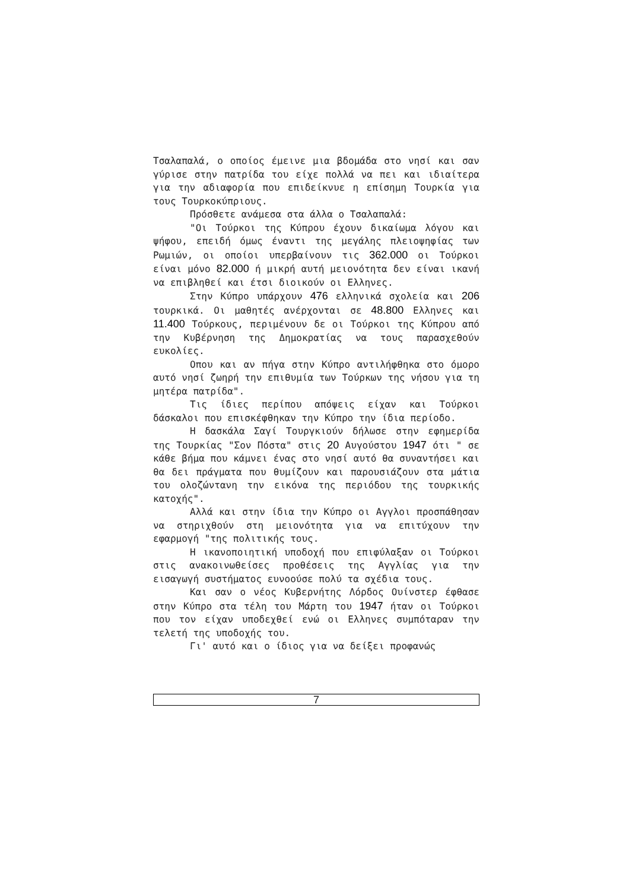Τσαλαπαλά, ο οποίος έμεινε μια βδομάδα στο νησί και σαν γύρισε στην πατρίδα του είχε πολλά να πει και ιδιαίτερα για την αδιαφορία που επιδείκνυε η επίσημη Τουρκία για τους Τουρκοκύπριους.
Πρόσθετε ανάμεσα στα άλλα ο Τσαλαπαλά:
"Οι Τούρκοι της Κύπρου έχουν δικαίωμα λόγου και ψήφου, επειδή όμως έναντι της μεγάλης πλειοψηφίας των Ρωμιών, οι οποίοι υπερβαίνουν τις 362.000 οι Τούρκοι είναι μόνο 82.000 ή μικρή αυτή μειονότητα δεν είναι ικανή να επιβληθεί και έτσι διοικούν οι Ελληνες.
Στην Κύπρο υπάρχουν 476 ελληνικά σχολεία και 206 τουρκικά. Οι μαθητές ανέρχονται σε 48.800 Ελληνες και 11.400 Τούρκους, περιμένουν δε οι Τούρκοι της Κύπρου από την Κυβέρνηση της Δημοκρατίας να τους παρασχεθούν ευκολίες.
Οπου και αν πήγα στην Κύπρο αντιλήφθηκα στο όμορο αυτό νησί ζωηρή την επιθυμία των Τούρκων της νήσου για τη μητέρα πατρίδα".
Τις ίδιες περίπου απόψεις είχαν και Τούρκοι δάσκαλοι που επισκέφθηκαν την Κύπρο την ίδια περίοδο.
Η δασκάλα Σαγί Τουργκιούν δήλωσε στην εφημερίδα της Τουρκίας "Σον Πόστα" στις 20 Αυγούστου 1947 ότι " σε κάθε βήμα που κάμνει ένας στο νησί αυτό θα συναντήσει και θα δει πράγματα που θυμίζουν και παρουσιάζουν στα μάτια του ολοζώντανη την εικόνα της περιόδου της τουρκικής κατοχής".
Αλλά και στην ίδια την Κύπρο οι Αγγλοι προσπάθησαν να στηριχθούν στη μειονότητα για να επιτύχουν την εφαρμογή "της πολιτικής τους.
Η ικανοποιητική υποδοχή που επιφύλαξαν οι Τούρκοι στις ανακοινωθείσες προθέσεις της Αγγλίας για την εισαγωγή συστήματος ευνοούσε πολύ τα σχέδια τους.
Και σαν ο νέος Κυβερνήτης Λόρδος Ουίνστερ έφθασε στην Κύπρο στα τέλη του Μάρτη του 1947 ήταν οι Τούρκοι που τον είχαν υποδεχθεί ενώ οι Ελληνες συμπόταραν την τελετή της υποδοχής του.
Γι' αυτό και ο ίδιος για να δείξει προφανώς
7